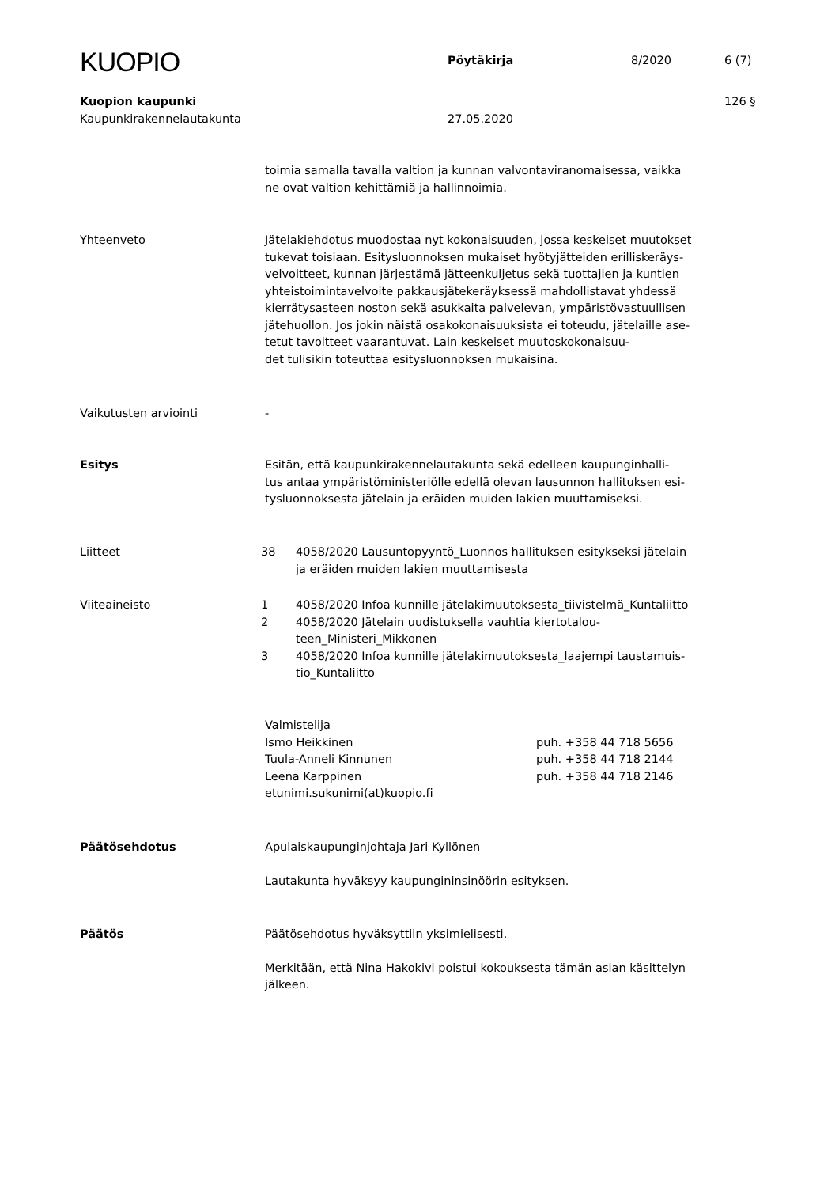KUOPIO
Pöytäkirja 8/2020 6 (7)
Kuopion kaupunki 126 §
Kaupunkirakennelautakunta 27.05.2020
toimia samalla tavalla valtion ja kunnan valvontaviranomaisessa, vaikka
ne ovat valtion kehittämiä ja hallinnoimia.
Yhteenveto Jätelakiehdotus muodostaa nyt kokonaisuuden, jossa keskeiset muutokset
tukevat toisiaan. Esitysluonnoksen mukaiset hyötyjätteiden erilliskeräys-
velvoitteet, kunnan järjestämä jätteenkuljetus sekä tuottajien ja kuntien
yhteistoimintavelvoite pakkausjätekeräyksessä mahdollistavat yhdessä
kierrätysasteen noston sekä asukkaita palvelevan, ympäristövastuullisen
jätehuollon. Jos jokin näistä osakokonaisuuksista ei toteudu, jätelaille ase-
tetut tavoitteet vaarantuvat. Lain keskeiset muutoskokonaisuu-
det tulisikin toteuttaa esitysluonnoksen mukaisina.
Vaikutusten arviointi -
Esitys Esitän, että kaupunkirakennelautakunta sekä edelleen kaupunginhalli-
tus antaa ympäristöministeriölle edellä olevan lausunnon hallituksen esi-
tysluonnoksesta jätelain ja eräiden muiden lakien muuttamiseksi.
Liitteet 38 4058/2020 Lausuntopyyntö_Luonnos hallituksen esitykseksi jätelain
ja eräiden muiden lakien muuttamisesta
Viiteaineisto 1 4058/2020 Infoa kunnille jätelakimuutoksesta_tiivistelmä_Kuntaliitto
2 4058/2020 Jätelain uudistuksella vauhtia kiertotalou-
teen_Ministeri_Mikkonen
3 4058/2020 Infoa kunnille jätelakimuutoksesta_laajempi taustamuis-
tio_Kuntaliitto
Valmistelija
Ismo Heikkinen puh. +358 44 718 5656
Tuula-Anneli Kinnunen puh. +358 44 718 2144
Leena Karppinen puh. +358 44 718 2146
etunimi.sukunimi(at)kuopio.fi
Päätösehdotus Apulaiskaupunginjohtaja Jari Kyllönen
Lautakunta hyväksyy kaupungininsinöörin esityksen.
Päätös Päätösehdotus hyväksyttiin yksimielisesti.
Merkitään, että Nina Hakokivi poistui kokouksesta tämän asian käsittelyn
jälkeen.